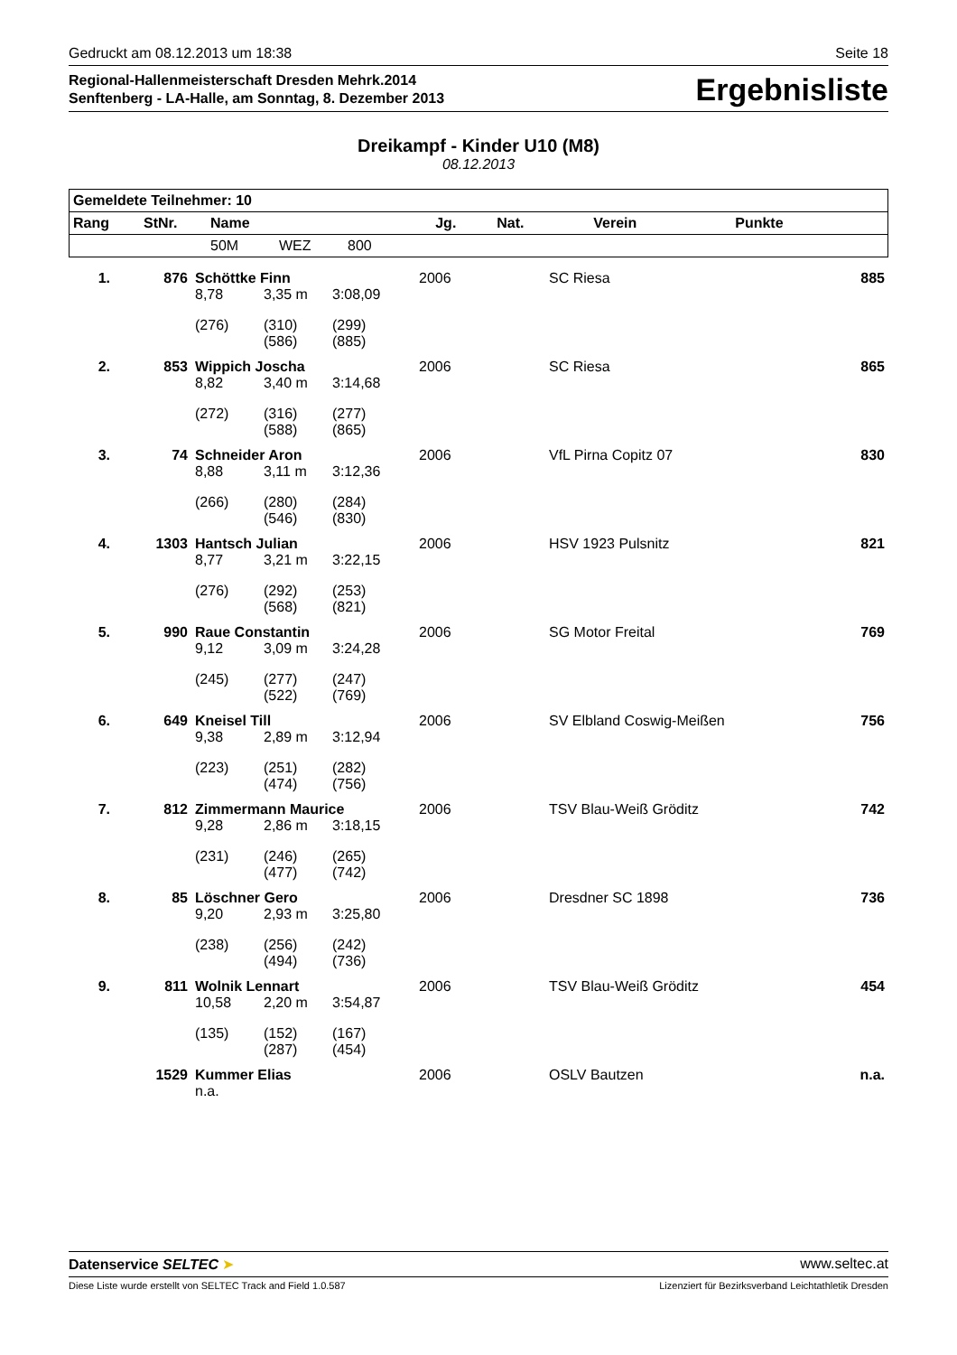Gedruckt am 08.12.2013 um 18:38 Seite 18
Regional-Hallenmeisterschaft Dresden Mehrk.2014
Senftenberg - LA-Halle, am Sonntag, 8. Dezember 2013
Ergebnisliste
Dreikampf - Kinder U10 (M8)
08.12.2013
| Gemeldete Teilnehmer: 10 | | | | | | | | |
| --- | --- | --- | --- | --- | --- | --- | --- | --- |
| Rang | StNr. | Name | | | Jg. | Nat. | Verein | Punkte |
| | | 50M | WEZ | 800 | | | | |
| 1. | 876 | Schöttke Finn | | | 2006 | | SC Riesa | 885 |
| | | 8,78 | 3,35 m | 3:08,09 | | | | |
| | | (276) | (310) (586) | (299) (885) | | | | |
| 2. | 853 | Wippich Joscha | | | 2006 | | SC Riesa | 865 |
| | | 8,82 | 3,40 m | 3:14,68 | | | | |
| | | (272) | (316) (588) | (277) (865) | | | | |
| 3. | 74 | Schneider Aron | | | 2006 | | VfL Pirna Copitz 07 | 830 |
| | | 8,88 | 3,11 m | 3:12,36 | | | | |
| | | (266) | (280) (546) | (284) (830) | | | | |
| 4. | 1303 | Hantsch Julian | | | 2006 | | HSV 1923 Pulsnitz | 821 |
| | | 8,77 | 3,21 m | 3:22,15 | | | | |
| | | (276) | (292) (568) | (253) (821) | | | | |
| 5. | 990 | Raue Constantin | | | 2006 | | SG Motor Freital | 769 |
| | | 9,12 | 3,09 m | 3:24,28 | | | | |
| | | (245) | (277) (522) | (247) (769) | | | | |
| 6. | 649 | Kneisel Till | | | 2006 | | SV Elbland Coswig-Meißen | 756 |
| | | 9,38 | 2,89 m | 3:12,94 | | | | |
| | | (223) | (251) (474) | (282) (756) | | | | |
| 7. | 812 | Zimmermann Maurice | | | 2006 | | TSV Blau-Weiß Gröditz | 742 |
| | | 9,28 | 2,86 m | 3:18,15 | | | | |
| | | (231) | (246) (477) | (265) (742) | | | | |
| 8. | 85 | Löschner Gero | | | 2006 | | Dresdner SC 1898 | 736 |
| | | 9,20 | 2,93 m | 3:25,80 | | | | |
| | | (238) | (256) (494) | (242) (736) | | | | |
| 9. | 811 | Wolnik Lennart | | | 2006 | | TSV Blau-Weiß Gröditz | 454 |
| | | 10,58 | 2,20 m | 3:54,87 | | | | |
| | | (135) | (152) (287) | (167) (454) | | | | |
| | 1529 | Kummer Elias | | | 2006 | | OSLV Bautzen | n.a. |
| | | n.a. | | | | | | |
Datenservice SELTEC ➤ www.seltec.at
Diese Liste wurde erstellt von SELTEC Track and Field 1.0.587 Lizenziert für Bezirksverband Leichtathletik Dresden